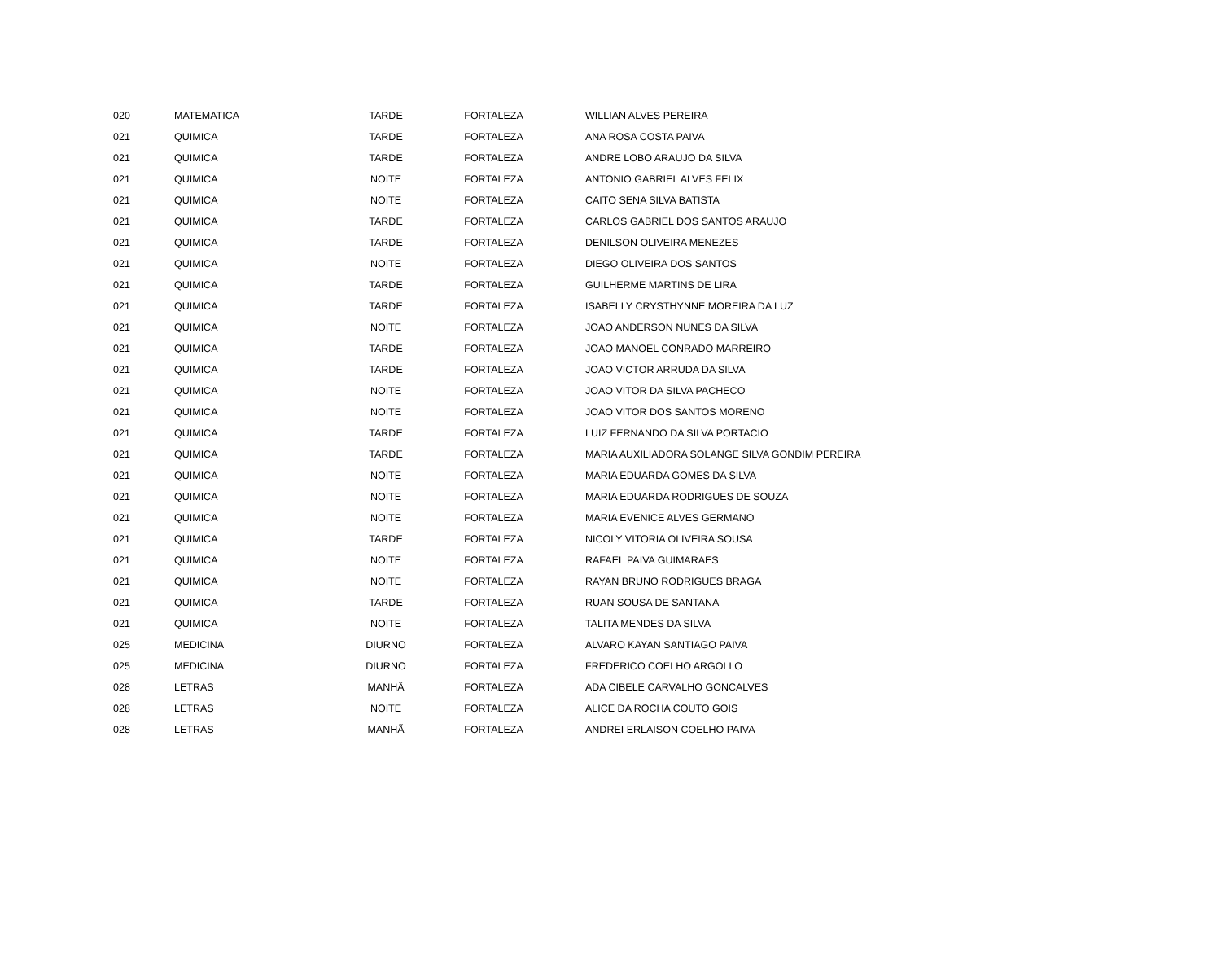| 020 | MATEMATICA | TARDE | FORTALEZA | WILLIAN ALVES PEREIRA |
| 021 | QUIMICA | TARDE | FORTALEZA | ANA ROSA COSTA PAIVA |
| 021 | QUIMICA | TARDE | FORTALEZA | ANDRE LOBO ARAUJO DA SILVA |
| 021 | QUIMICA | NOITE | FORTALEZA | ANTONIO GABRIEL ALVES FELIX |
| 021 | QUIMICA | NOITE | FORTALEZA | CAITO SENA SILVA BATISTA |
| 021 | QUIMICA | TARDE | FORTALEZA | CARLOS GABRIEL DOS SANTOS ARAUJO |
| 021 | QUIMICA | TARDE | FORTALEZA | DENILSON OLIVEIRA MENEZES |
| 021 | QUIMICA | NOITE | FORTALEZA | DIEGO OLIVEIRA DOS SANTOS |
| 021 | QUIMICA | TARDE | FORTALEZA | GUILHERME MARTINS DE LIRA |
| 021 | QUIMICA | TARDE | FORTALEZA | ISABELLY CRYSTHYNNE MOREIRA DA LUZ |
| 021 | QUIMICA | NOITE | FORTALEZA | JOAO ANDERSON NUNES DA SILVA |
| 021 | QUIMICA | TARDE | FORTALEZA | JOAO MANOEL CONRADO MARREIRO |
| 021 | QUIMICA | TARDE | FORTALEZA | JOAO VICTOR ARRUDA DA SILVA |
| 021 | QUIMICA | NOITE | FORTALEZA | JOAO VITOR DA SILVA PACHECO |
| 021 | QUIMICA | NOITE | FORTALEZA | JOAO VITOR DOS SANTOS MORENO |
| 021 | QUIMICA | TARDE | FORTALEZA | LUIZ FERNANDO DA SILVA PORTACIO |
| 021 | QUIMICA | TARDE | FORTALEZA | MARIA AUXILIADORA SOLANGE SILVA GONDIM PEREIRA |
| 021 | QUIMICA | NOITE | FORTALEZA | MARIA EDUARDA GOMES DA SILVA |
| 021 | QUIMICA | NOITE | FORTALEZA | MARIA EDUARDA RODRIGUES DE SOUZA |
| 021 | QUIMICA | NOITE | FORTALEZA | MARIA EVENICE ALVES GERMANO |
| 021 | QUIMICA | TARDE | FORTALEZA | NICOLY VITORIA OLIVEIRA SOUSA |
| 021 | QUIMICA | NOITE | FORTALEZA | RAFAEL PAIVA GUIMARAES |
| 021 | QUIMICA | NOITE | FORTALEZA | RAYAN BRUNO RODRIGUES BRAGA |
| 021 | QUIMICA | TARDE | FORTALEZA | RUAN SOUSA DE SANTANA |
| 021 | QUIMICA | NOITE | FORTALEZA | TALITA MENDES DA SILVA |
| 025 | MEDICINA | DIURNO | FORTALEZA | ALVARO KAYAN SANTIAGO PAIVA |
| 025 | MEDICINA | DIURNO | FORTALEZA | FREDERICO COELHO ARGOLLO |
| 028 | LETRAS | MANHÃ | FORTALEZA | ADA CIBELE CARVALHO GONCALVES |
| 028 | LETRAS | NOITE | FORTALEZA | ALICE DA ROCHA COUTO GOIS |
| 028 | LETRAS | MANHÃ | FORTALEZA | ANDREI ERLAISON COELHO PAIVA |